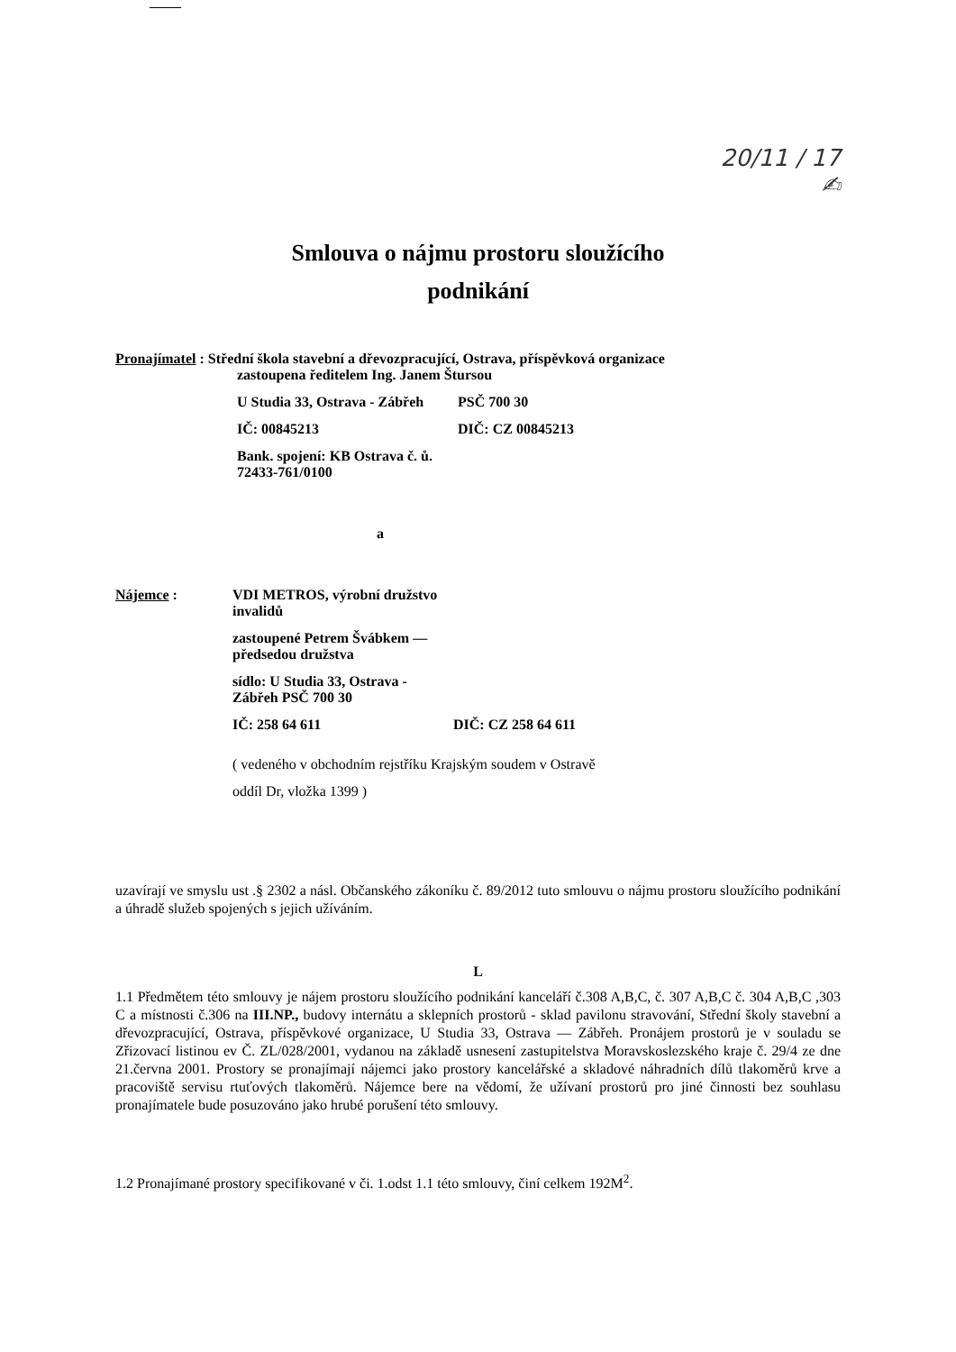20/11 / 17
✍
Smlouva o nájmu prostoru sloužícího
podnikání
Pronajímatel : Střední škola stavební a dřevozpracující, Ostrava, příspěvková organizace
zastoupena ředitelem Ing. Janem Štursou
U Studia 33, Ostrava - Zábřeh PSČ 700 30
IČ: 00845213 DIČ: CZ 00845213
Bank. spojení: KB Ostrava č. ů. 72433-761/0100
a
Nájemce : VDI METROS, výrobní družstvo invalidů
zastoupené Petrem Švábkem — předsedou družstva
sídlo: U Studia 33, Ostrava - Zábřeh PSČ 700 30
IČ: 258 64 611 DIČ: CZ 258 64 611
( vedeného v obchodním rejstříku Krajským soudem v Ostravě
oddíl Dr, vložka 1399 )
uzavírají ve smyslu ust .§ 2302 a násl. Občanského zákoníku č. 89/2012 tuto smlouvu o nájmu prostoru sloužícího podnikání a úhradě služeb spojených s jejich užíváním.
L
1.1 Předmětem této smlouvy je nájem prostoru sloužícího podnikání kanceláří č.308 A,B,C, č. 307 A,B,C č. 304 A,B,C ,303 C a místnosti č.306 na III.NP., budovy internátu a sklepních prostorů - sklad pavilonu stravování, Střední školy stavební a dřevozpracující, Ostrava, příspěvkové organizace, U Studia 33, Ostrava — Zábřeh. Pronájem prostorů je v souladu se Zřizovací listinou ev Č. ZL/028/2001, vydanou na základě usnesení zastupitelstva Moravskoslezského kraje č. 29/4 ze dne 21.června 2001. Prostory se pronajímají nájemci jako prostory kancelářské a skladové náhradních dílů tlakoměrů krve a pracoviště servisu rtuťových tlakoměrů. Nájemce bere na vědomí, že užívaní prostorů pro jiné činnosti bez souhlasu pronajímatele bude posuzováno jako hrubé porušení této smlouvy.
1.2 Pronajímané prostory specifikované v či. 1.odst 1.1 této smlouvy, činí celkem 192M<sup>2</sup>.